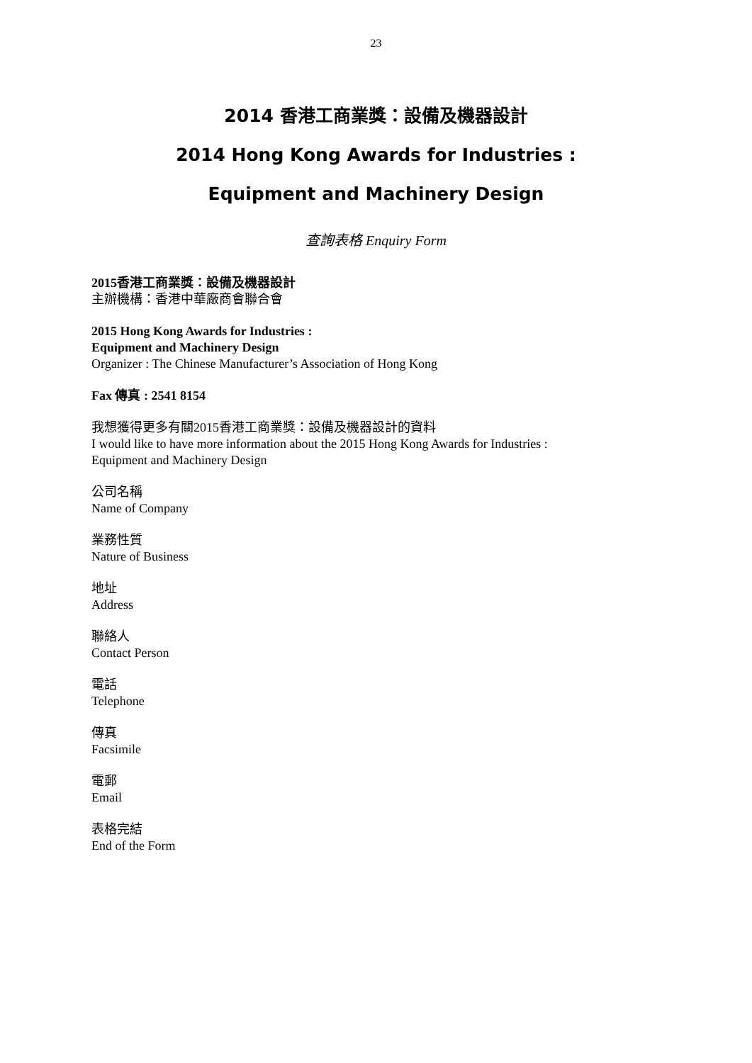23
2014 香港工商業獎：設備及機器設計
2014 Hong Kong Awards for Industries :
Equipment and Machinery Design
查詢表格 Enquiry Form
2015香港工商業獎：設備及機器設計
主辦機構：香港中華廠商會聯合會
2015 Hong Kong Awards for Industries :
Equipment and Machinery Design
Organizer : The Chinese Manufacturer’s Association of Hong Kong
Fax 傳真 : 2541 8154
我想獲得更多有關2015香港工商業獎：設備及機器設計的資料
I would like to have more information about the 2015 Hong Kong Awards for Industries :
Equipment and Machinery Design
公司名稱
Name of Company
業務性質
Nature of Business
地址
Address
聯絡人
Contact Person
電話
Telephone
傳真
Facsimile
電郵
Email
表格完結
End of the Form